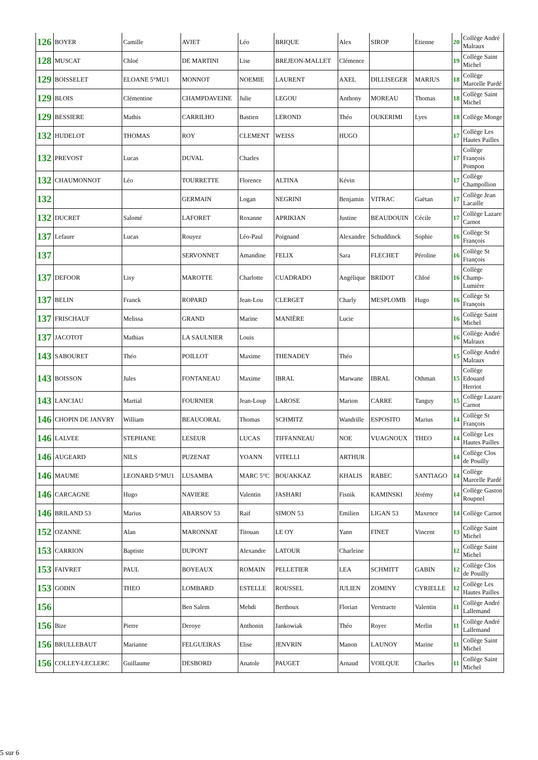| 126 | BOYER | Camille | AVIET | Léo | BRIQUE | Alex | SIROP | Etienne | 20 | Collège André Malraux |
| 128 | MUSCAT | Chloé | DE MARTINI | Lise | BREJEON-MALLET | Clémence | | | 19 | Collège Saint Michel |
| 129 | BOISSELET | ELOANE 5°MU1 | MONNOT | NOEMIE | LAURENT | AXEL | DILLISEGER | MARIUS | 18 | Collège Marcelle Pardé |
| 129 | BLOIS | Clémentine | CHAMPDAVEINE | Julie | LEGOU | Anthony | MOREAU | Thomas | 18 | Collège Saint Michel |
| 129 | BESSIERE | Mathis | CARRILHO | Bastien | LEROND | Théo | OUKERIMI | Lyes | 18 | Collège Monge |
| 132 | HUDELOT | THOMAS | ROY | CLEMENT | WEISS | HUGO | | | 17 | Collège Les Hautes Pailles |
| 132 | PREVOST | Lucas | DUVAL | Charles | | | | | 17 | Collège François Pompon |
| 132 | CHAUMONNOT | Léo | TOURRETTE | Florence | ALTINA | Kévin | | | 17 | Collège Champollion |
| 132 | | | GERMAIN | Logan | NEGRINI | Benjamin | VITRAC | Gaëtan | 17 | Collège Jean Lacaille |
| 132 | DUCRET | Salomé | LAFORET | Roxanne | APRIKIAN | Justine | BEAUDOUIN | Cécile | 17 | Collège Lazare Carnot |
| 137 | Lefaure | Lucas | Rouyez | Léo-Paul | Poignand | Alexandre | Schuddinck | Sophie | 16 | Collège St François |
| 137 | | | SERVONNET | Amandine | FELIX | Sara | FLECHET | Péroline | 16 | Collège St François |
| 137 | DEFOOR | Lisy | MAROTTE | Charlotte | CUADRADO | Angélique | BRIDOT | Chloé | 16 | Collège Champ-Lumière |
| 137 | BELIN | Franck | ROPARD | Jean-Lou | CLERGET | Charly | MESPLOMB | Hugo | 16 | Collège St François |
| 137 | FRISCHAUF | Melissa | GRAND | Marine | MANIÈRE | Lucie | | | 16 | Collège Saint Michel |
| 137 | JACOTOT | Mathias | LA SAULNIER | Louis | | | | | 16 | Collège André Malraux |
| 143 | SABOURET | Théo | POILLOT | Maxime | THENADEY | Théo | | | 15 | Collège André Malraux |
| 143 | BOISSON | Jules | FONTANEAU | Maxime | IBRAL | Marwane | IBRAL | Othman | 15 | Collège Edouard Herriot |
| 143 | LANCIAU | Martial | FOURNIER | Jean-Loup | LAROSE | Marion | CARRE | Tanguy | 15 | Collège Lazare Carnot |
| 146 | CHOPIN DE JANVRY | William | BEAUCORAL | Thomas | SCHMITZ | Wandrille | ESPOSITO | Marius | 14 | Collège St François |
| 146 | LALVEE | STEPHANE | LESEUR | LUCAS | TIFFANNEAU | NOE | VUAGNOUX | THEO | 14 | Collège Les Hautes Pailles |
| 146 | AUGEARD | NILS | PUZENAT | YOANN | VITELLI | ARTHUR | | | 14 | Collège Clos de Pouilly |
| 146 | MAUME | LEONARD 5°MU1 | LUSAMBA | MARC 5°C | BOUAKKAZ | KHALIS | RABEC | SANTIAGO | 14 | Collège Marcelle Pardé |
| 146 | CARCAGNE | Hugo | NAVIERE | Valentin | JASHARI | Fisnik | KAMINSKI | Jérémy | 14 | Collège Gaston Roupnel |
| 146 | BRILAND 53 | Marius | ABARSOV 53 | Raif | SIMON 53 | Emilien | LIGAN 53 | Maxence | 14 | Collège Carnot |
| 152 | OZANNE | Alan | MARONNAT | Titouan | LE OY | Yann | FINET | Vincent | 13 | Collège Saint Michel |
| 153 | CARRION | Baptiste | DUPONT | Alexandre | LATOUR | Charleine | | | 12 | Collège Saint Michel |
| 153 | FAIVRET | PAUL | BOYEAUX | ROMAIN | PELLETIER | LEA | SCHMITT | GABIN | 12 | Collège Clos de Pouilly |
| 153 | GODIN | THEO | LOMBARD | ESTELLE | ROUSSEL | JULIEN | ZOMINY | CYRIELLE | 12 | Collège Les Hautes Pailles |
| 156 | | | Ben Salem | Mehdi | Berthoux | Florian | Verstracte | Valentin | 11 | Collège André Lallemand |
| 156 | Bize | Pierre | Deroye | Anthonin | Jankowiak | Théo | Royer | Merlin | 11 | Collège André Lallemand |
| 156 | BRULLEBAUT | Marianne | FELGUEIRAS | Elise | JENVRIN | Manon | LAUNOY | Marine | 11 | Collège Saint Michel |
| 156 | COLLEY-LECLERC | Guillaume | DESBORD | Anatole | PAUGET | Arnaud | VOILQUE | Charles | 11 | Collège Saint Michel |
5 sur 6